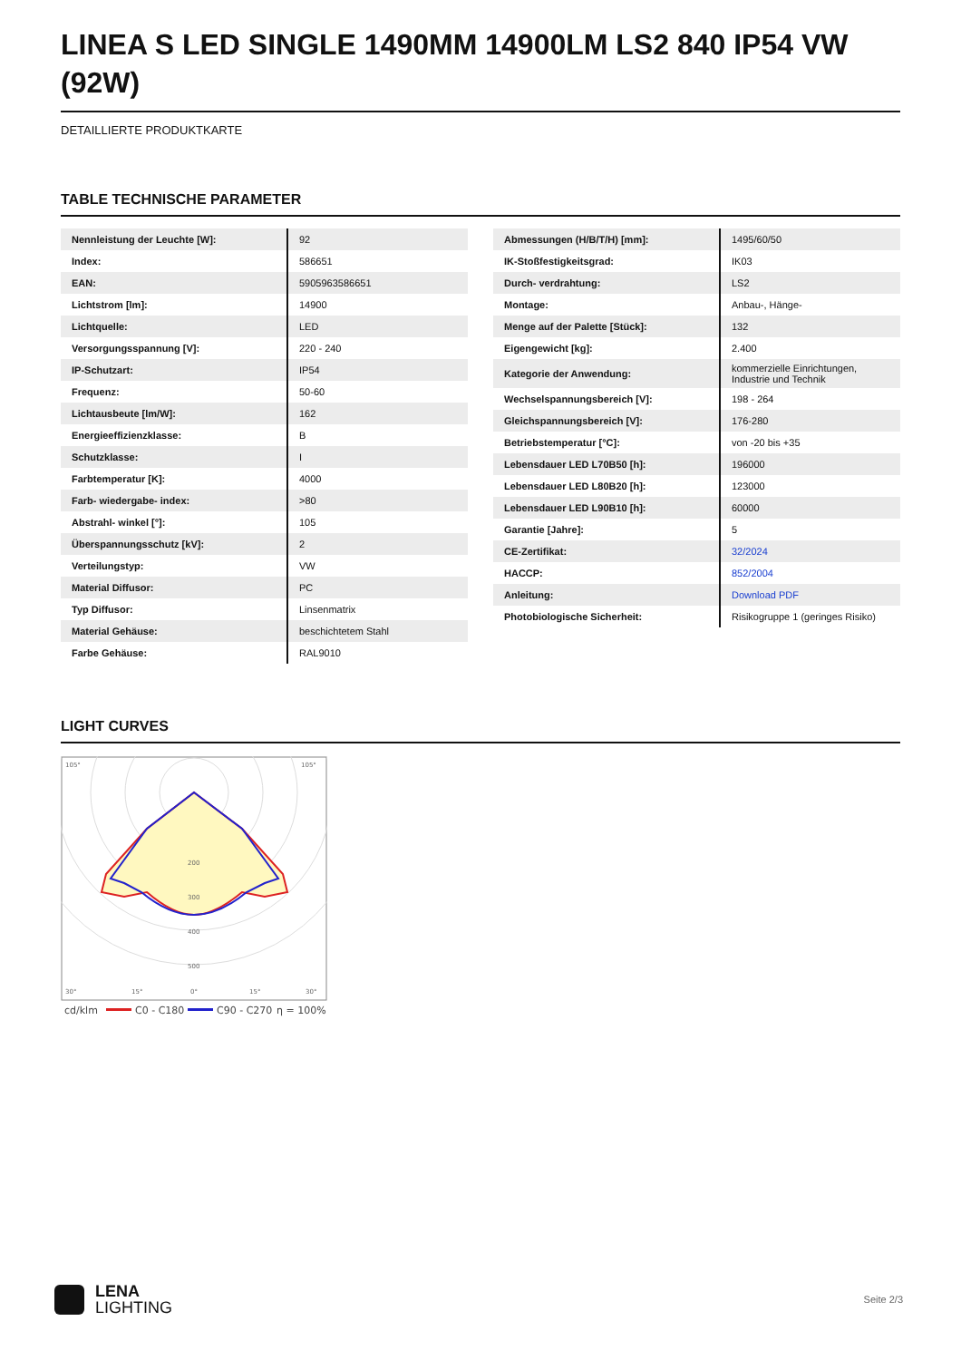LINEA S LED SINGLE 1490MM 14900LM LS2 840 IP54 VW (92W)
DETAILLIERTE PRODUKTKARTE
TABLE TECHNISCHE PARAMETER
| Nennleistung der Leuchte [W]: | 92 |
| Index: | 586651 |
| EAN: | 5905963586651 |
| Lichtstrom [lm]: | 14900 |
| Lichtquelle: | LED |
| Versorgungsspannung [V]: | 220 - 240 |
| IP-Schutzart: | IP54 |
| Frequenz: | 50-60 |
| Lichtausbeute [lm/W]: | 162 |
| Energieeffizienzklasse: | B |
| Schutzklasse: | I |
| Farbtemperatur [K]: | 4000 |
| Farb- wiedergabe- index: | >80 |
| Abstrahl- winkel [°]: | 105 |
| Überspannungsschutz [kV]: | 2 |
| Verteilungstyp: | VW |
| Material Diffusor: | PC |
| Typ Diffusor: | Linsenmatrix |
| Material Gehäuse: | beschichtetem Stahl |
| Farbe Gehäuse: | RAL9010 |
| Abmessungen (H/B/T/H) [mm]: | 1495/60/50 |
| IK-Stoßfestigkeitsgrad: | IK03 |
| Durch- verdrahtung: | LS2 |
| Montage: | Anbau-, Hänge- |
| Menge auf der Palette [Stück]: | 132 |
| Eigengewicht [kg]: | 2.400 |
| Kategorie der Anwendung: | kommerzielle Einrichtungen, Industrie und Technik |
| Wechselspannungsbereich [V]: | 198 - 264 |
| Gleichspannungsbereich [V]: | 176-280 |
| Betriebstemperatur [°C]: | von -20 bis +35 |
| Lebensdauer LED L70B50 [h]: | 196000 |
| Lebensdauer LED L80B20 [h]: | 123000 |
| Lebensdauer LED L90B10 [h]: | 60000 |
| Garantie [Jahre]: | 5 |
| CE-Zertifikat: | 32/2024 |
| HACCP: | 852/2004 |
| Anleitung: | Download PDF |
| Photobiologische Sicherheit: | Risikogruppe 1 (geringes Risiko) |
LIGHT CURVES
105°
105°
200
300
400
500
30°
15°
0°
15°
30°
cd/klm
C0 - C180
C90 - C270
η = 100%
LENA
LIGHTING
Seite 2/3